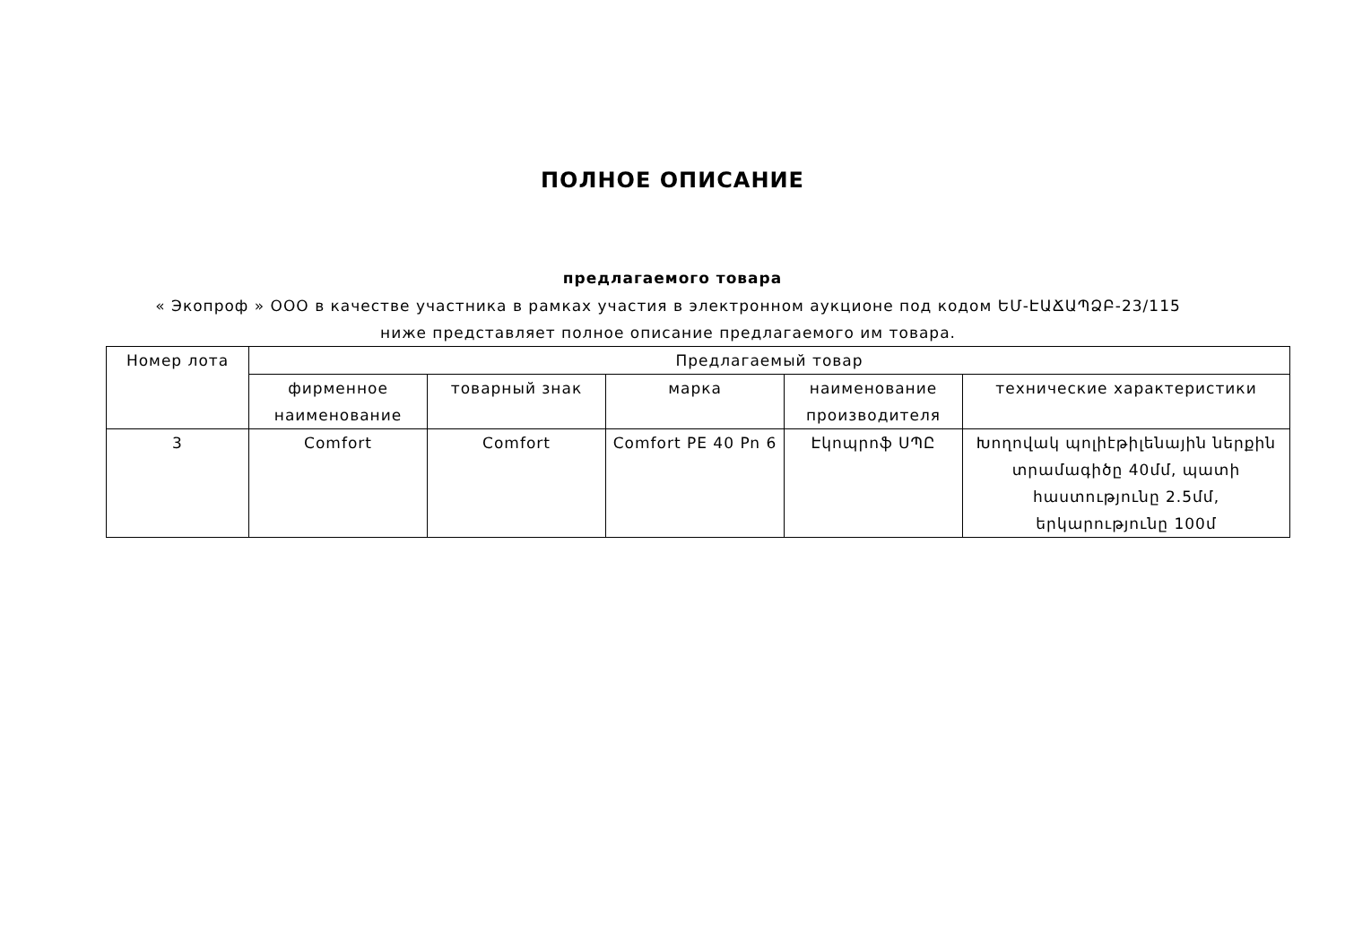ПОЛНОЕ ОПИСАНИЕ
предлагаемого товара
« Экопроф » ООО в качестве участника в рамках участия в электронном аукционе под кодом ԵՄ-ԷԱՃԱՊՁԲ-23/115 ниже представляет полное описание предлагаемого им товара.
| Номер лота | Предлагаемый товар | | | | |
| --- | --- | --- | --- | --- | --- |
| | фирменное наименование | товарный знак | марка | наименование производителя | технические характеристики |
| 3 | Comfort | Comfort | Comfort PE 40 Pn 6 | Էկոպրոֆ ՍՊԸ | Խողովակ պոլիէթիլենային ներքին տրամագիծը 40մմ, պատի հաստությունը 2.5մմ, երկարությունը 100մ |